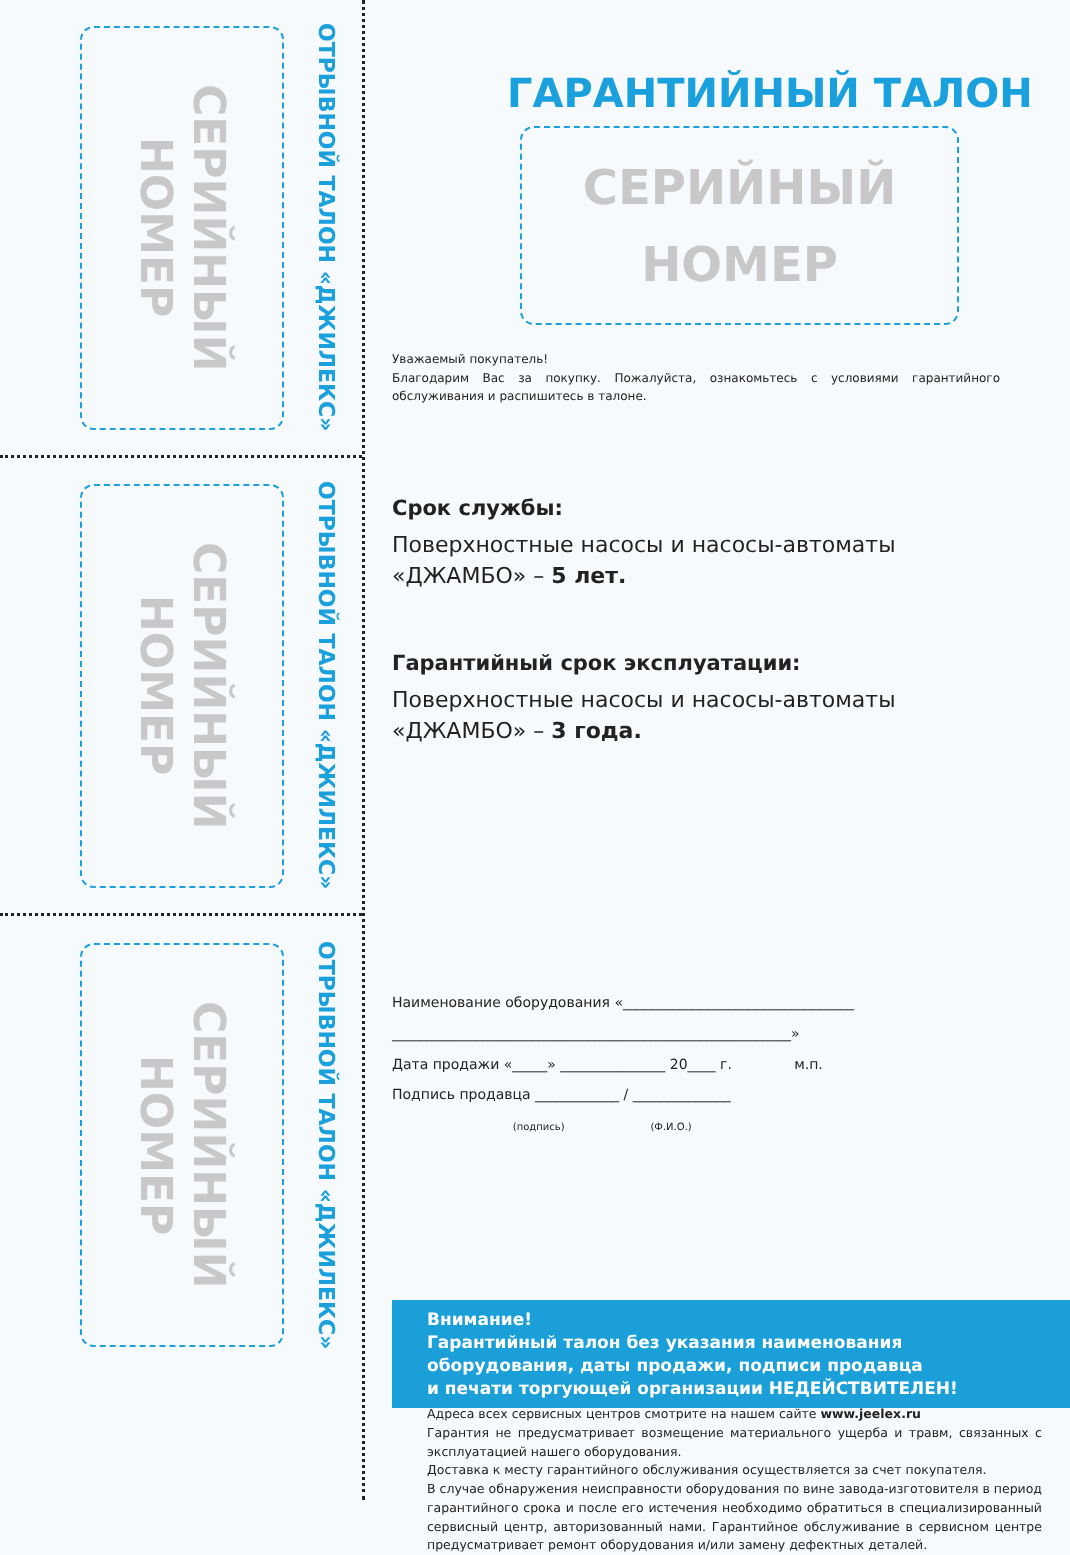СЕРИЙНЫЙ НОМЕР
ОТРЫВНОЙ ТАЛОН «ДЖИЛЕКС»
СЕРИЙНЫЙ НОМЕР
ОТРЫВНОЙ ТАЛОН «ДЖИЛЕКС»
СЕРИЙНЫЙ НОМЕР
ОТРЫВНОЙ ТАЛОН «ДЖИЛЕКС»
ГАРАНТИЙНЫЙ ТАЛОН
СЕРИЙНЫЙ
НОМЕР
Уважаемый покупатель!
Благодарим Вас за покупку. Пожалуйста, ознакомьтесь с условиями гарантийного обслуживания и распишитесь в талоне.
Срок службы:
Поверхностные насосы и насосы-автоматы
«ДЖАМБО» – 5 лет.
Гарантийный срок эксплуатации:
Поверхностные насосы и насосы-автоматы
«ДЖАМБО» – 3 года.
Наименование оборудования «_________________________________
_________________________________________________________»
Дата продажи «_____» _______________ 20____ г. м.п.
Подпись продавца ____________ / ______________
(подпись) (Ф.И.О.)
Внимание!
Гарантийный талон без указания наименования
оборудования, даты продажи, подписи продавца
и печати торгующей организации НЕДЕЙСТВИТЕЛЕН!
Адреса всех сервисных центров смотрите на нашем сайте www.jeelex.ru
Гарантия не предусматривает возмещение материального ущерба и травм, связанных с эксплуатацией нашего оборудования.
Доставка к месту гарантийного обслуживания осуществляется за счет покупателя.
В случае обнаружения неисправности оборудования по вине завода-изготовителя в период гарантийного срока и после его истечения необходимо обратиться в специализированный сервисный центр, авторизованный нами. Гарантийное обслуживание в сервисном центре предусматривает ремонт оборудования и/или замену дефектных деталей.